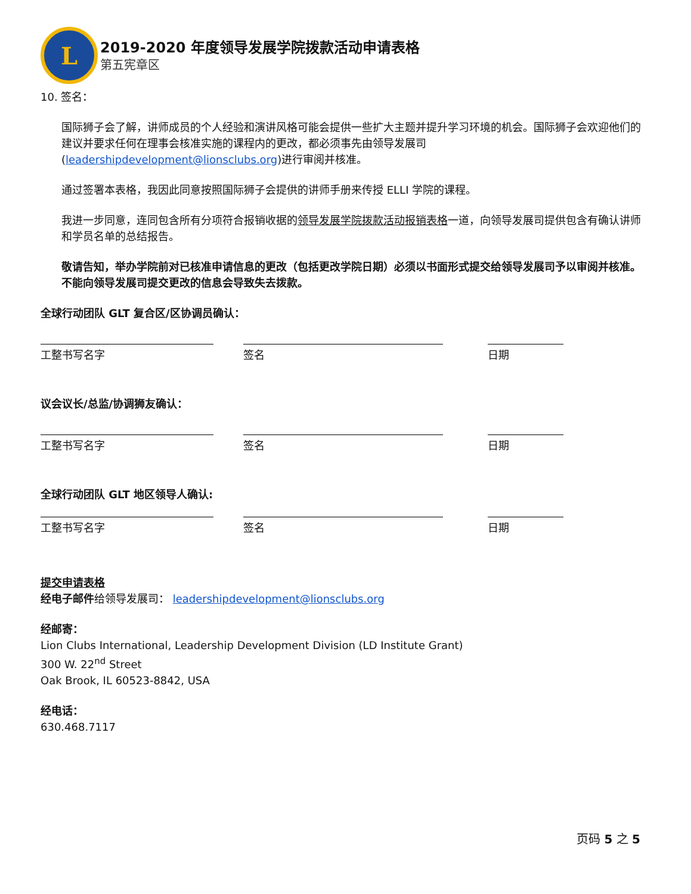L
2019-2020 年度领导发展学院拨款活动申请表格
第五宪章区
10. 签名：
国际狮子会了解，讲师成员的个人经验和演讲风格可能会提供一些扩大主题并提升学习环境的机会。国际狮子会欢迎他们的建议并要求任何在理事会核准实施的课程内的更改，都必须事先由领导发展司(leadershipdevelopment@lionsclubs.org)进行审阅并核准。
通过签署本表格，我因此同意按照国际狮子会提供的讲师手册来传授 ELLI 学院的课程。
我进一步同意，连同包含所有分项符合报销收据的领导发展学院拨款活动报销表格一道，向领导发展司提供包含有确认讲师和学员名单的总结报告。
敬请告知，举办学院前对已核准申请信息的更改（包括更改学院日期）必须以书面形式提交给领导发展司予以审阅并核准。不能向领导发展司提交更改的信息会导致失去拨款。
全球行动团队 GLT 复合区/区协调员确认：
工整书写名字 签名 日期
议会议长/总监/协调狮友确认：
工整书写名字 签名 日期
全球行动团队 GLT 地区领导人确认:
工整书写名字 签名 日期
提交申请表格
经电子邮件给领导发展司： leadershipdevelopment@lionsclubs.org
经邮寄：
Lion Clubs International, Leadership Development Division (LD Institute Grant)
300 W. 22<sup>nd</sup> Street
Oak Brook, IL 60523-8842, USA
经电话：
630.468.7117
页码 5 之 5